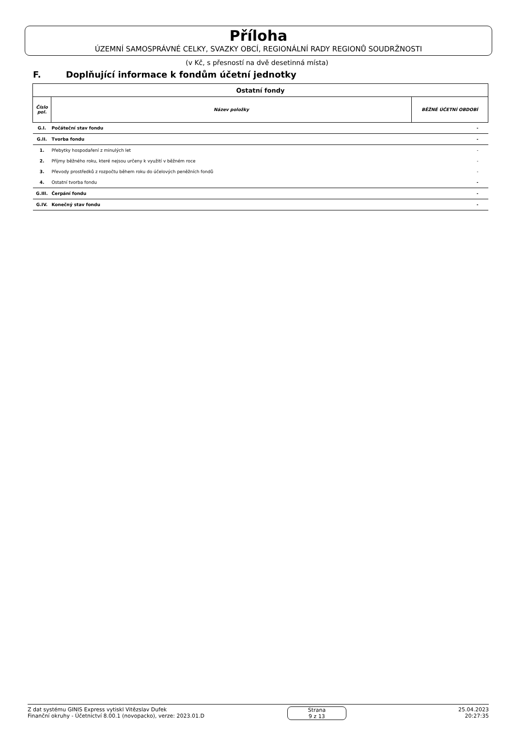Příloha
ÚZEMNÍ SAMOSPRÁVNÉ CELKY, SVAZKY OBCÍ, REGIONÁLNÍ RADY REGIONŮ SOUDRŽNOSTI
(v Kč, s přesností na dvě desetinná místa)
F. Doplňující informace k fondům účetní jednotky
| Ostatní fondy | | |
| Číslo pol. | Název položky | BĚŽNÉ ÚČETNÍ OBDOBÍ |
| G.I. | Počáteční stav fondu | - |
| G.II. | Tvorba fondu | - |
| 1. | Přebytky hospodaření z minulých let | - |
| 2. | Příjmy běžného roku, které nejsou určeny k využití v běžném roce | - |
| 3. | Převody prostředků z rozpočtu během roku do účelových peněžních fondů | - |
| 4. | Ostatní tvorba fondu | - |
| G.III. | Čerpání fondu | - |
| G.IV. | Konečný stav fondu | - |
Z dat systému GINIS Express vytiskl Vitězslav Dufek
Finanční okruhy - Účetnictví 8.00.1 (novopacko), verze: 2023.01.D
Strana
9 z 13
25.04.2023
20:27:35